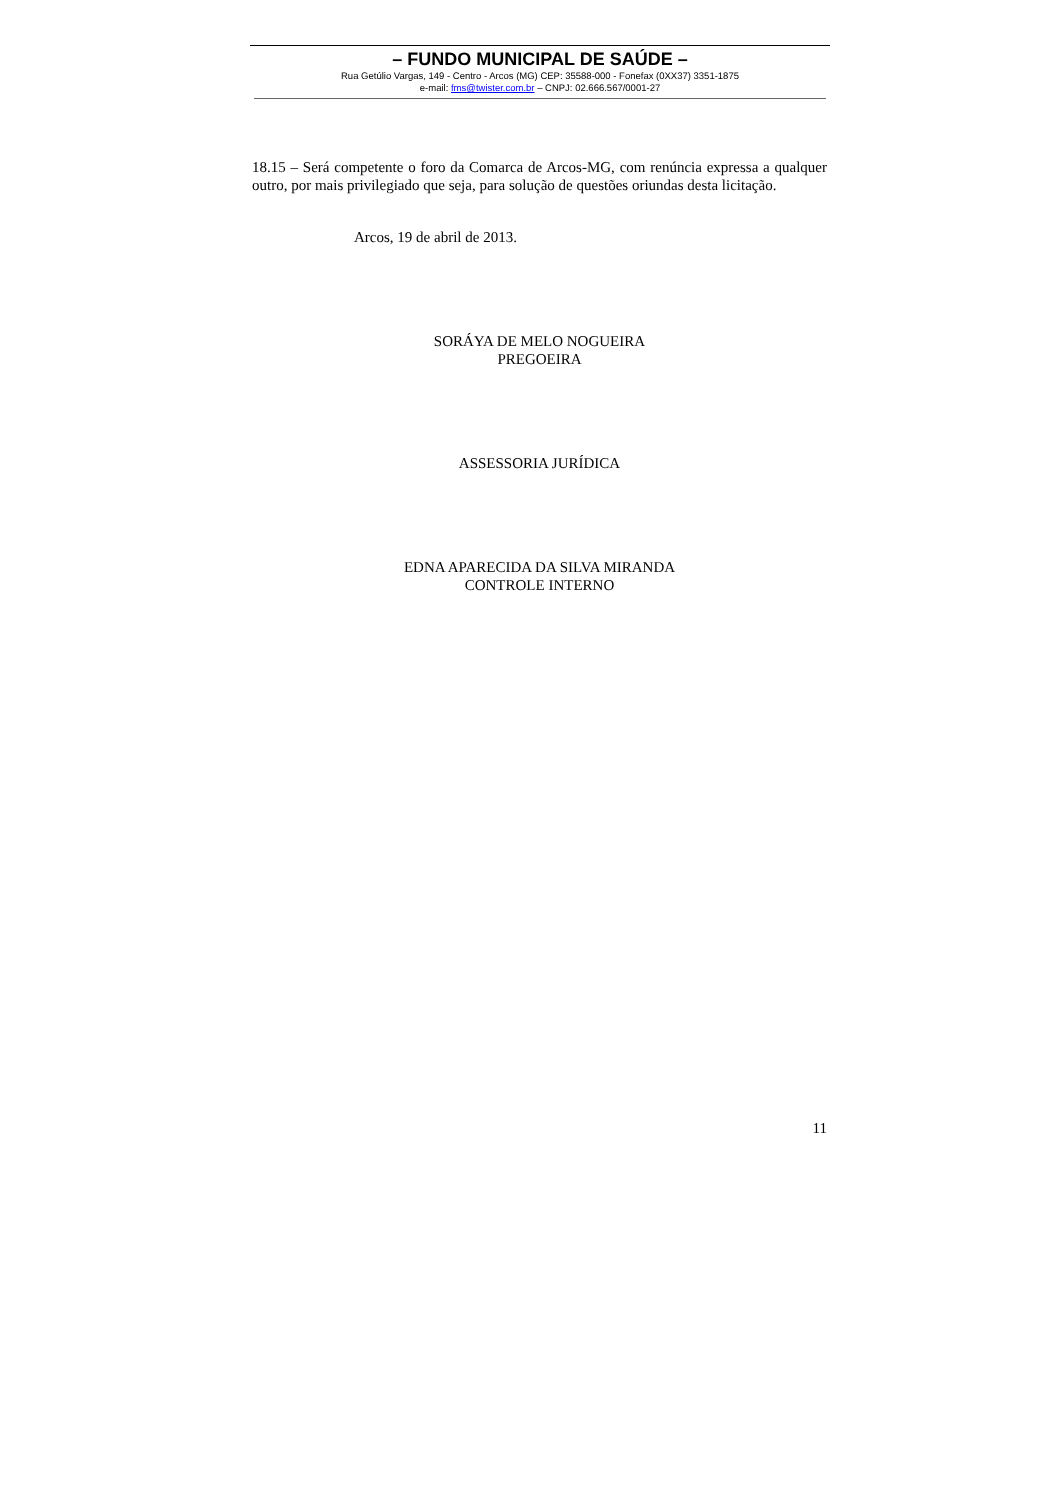– FUNDO MUNICIPAL DE SAÚDE –
Rua Getúlio Vargas, 149 - Centro - Arcos (MG) CEP: 35588-000 - Fonefax (0XX37) 3351-1875
e-mail: fms@twister.com.br – CNPJ: 02.666.567/0001-27
18.15 – Será competente o foro da Comarca de Arcos-MG, com renúncia expressa a qualquer outro, por mais privilegiado que seja, para solução de questões oriundas desta licitação.
Arcos, 19 de abril de 2013.
SORÁYA DE MELO NOGUEIRA
PREGOEIRA
ASSESSORIA JURÍDICA
EDNA APARECIDA DA SILVA MIRANDA
CONTROLE INTERNO
11